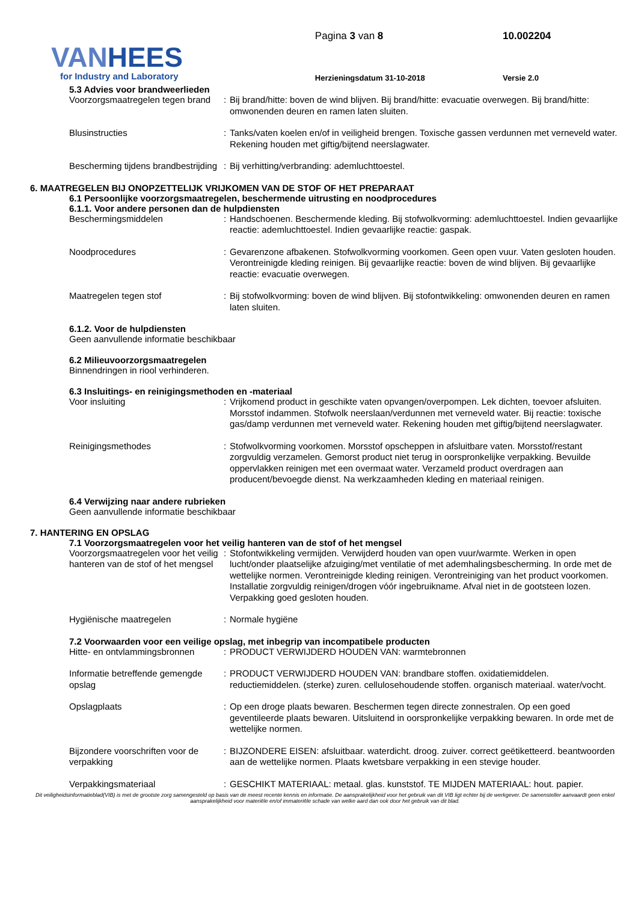VAN HEES
for Industry and Laboratory
Pagina 3 van 8
Herzieningsdatum 31-10-2018
10.002204
Versie 2.0
5.3 Advies voor brandweerlieden
Voorzorgsmaatregelen tegen brand
: Bij brand/hitte: boven de wind blijven. Bij brand/hitte: evacuatie overwegen. Bij brand/hitte: omwonenden deuren en ramen laten sluiten.
Blusinstructies : Tanks/vaten koelen en/of in veiligheid brengen. Toxische gassen verdunnen met verneveld water. Rekening houden met giftig/bijtend neerslagwater.
Bescherming tijdens brandbestrijding
: Bij verhitting/verbranding: ademluchttoestel.
6. MAATREGELEN BIJ ONOPZETTELIJK VRIJKOMEN VAN DE STOF OF HET PREPARAAT
6.1 Persoonlijke voorzorgsmaatregelen, beschermende uitrusting en noodprocedures
6.1.1. Voor andere personen dan de hulpdiensten
Beschermingsmiddelen : Handschoenen. Beschermende kleding. Bij stofwolkvorming: ademluchttoestel. Indien gevaarlijke reactie: ademluchttoestel. Indien gevaarlijke reactie: gaspak.
Noodprocedures : Gevarenzone afbakenen. Stofwolkvorming voorkomen. Geen open vuur. Vaten gesloten houden. Verontreinigde kleding reinigen. Bij gevaarlijke reactie: boven de wind blijven. Bij gevaarlijke reactie: evacuatie overwegen.
Maatregelen tegen stof : Bij stofwolkvorming: boven de wind blijven. Bij stofontwikkeling: omwonenden deuren en ramen laten sluiten.
6.1.2. Voor de hulpdiensten
Geen aanvullende informatie beschikbaar
6.2 Milieuvoorzorgsmaatregelen
Binnendringen in riool verhinderen.
6.3 Insluitings- en reinigingsmethoden en -materiaal
Voor insluiting : Vrijkomend product in geschikte vaten opvangen/overpompen. Lek dichten, toevoer afsluiten. Morsstof indammen. Stofwolk neerslaan/verdunnen met verneveld water. Bij reactie: toxische gas/damp verdunnen met verneveld water. Rekening houden met giftig/bijtend neerslagwater.
Reinigingsmethodes : Stofwolkvorming voorkomen. Morsstof opscheppen in afsluitbare vaten. Morsstof/restant zorgvuldig verzamelen. Gemorst product niet terug in oorspronkelijke verpakking. Bevuilde oppervlakken reinigen met een overmaat water. Verzameld product overdragen aan producent/bevoegde dienst. Na werkzaamheden kleding en materiaal reinigen.
6.4 Verwijzing naar andere rubrieken
Geen aanvullende informatie beschikbaar
7. HANTERING EN OPSLAG
7.1 Voorzorgsmaatregelen voor het veilig hanteren van de stof of het mengsel
Voorzorgsmaatregelen voor het veilig hanteren van de stof of het mengsel
: Stofontwikkeling vermijden. Verwijderd houden van open vuur/warmte. Werken in open lucht/onder plaatselijke afzuiging/met ventilatie of met ademhalingsbescherming. In orde met de wettelijke normen. Verontreinigde kleding reinigen. Verontreiniging van het product voorkomen. Installatie zorgvuldig reinigen/drogen vóór ingebruikname. Afval niet in de gootsteen lozen. Verpakking goed gesloten houden.
Hygiënische maatregelen : Normale hygiëne
7.2 Voorwaarden voor een veilige opslag, met inbegrip van incompatibele producten
Hitte- en ontvlammingsbronnen
: PRODUCT VERWIJDERD HOUDEN VAN: warmtebronnen
Informatie betreffende gemengde opslag
: PRODUCT VERWIJDERD HOUDEN VAN: brandbare stoffen. oxidatiemiddelen. reductiemiddelen. (sterke) zuren. cellulosehoudende stoffen. organisch materiaal. water/vocht.
Opslagplaats : Op een droge plaats bewaren. Beschermen tegen directe zonnestralen. Op een goed geventileerde plaats bewaren. Uitsluitend in oorspronkelijke verpakking bewaren. In orde met de wettelijke normen.
Bijzondere voorschriften voor de verpakking
: BIJZONDERE EISEN: afsluitbaar. waterdicht. droog. zuiver. correct geëtiketteerd. beantwoorden aan de wettelijke normen. Plaats kwetsbare verpakking in een stevige houder.
Verpakkingsmateriaal : GESCHIKT MATERIAAL: metaal. glas. kunststof. TE MIJDEN MATERIAAL: hout. papier.
Dit veiligheidsinformatieblad(VIB) is met de grootste zorg samengesteld op basis van de meest recente kennis en informatie. De aansprakelijkheid voor het gebruik van dit VIB ligt echter bij de werkgever. De samensteller aanvaardt geen enkel aansprakelijkheid voor materiële en/of immateriële schade van welke aard dan ook door het gebruik van dit blad.